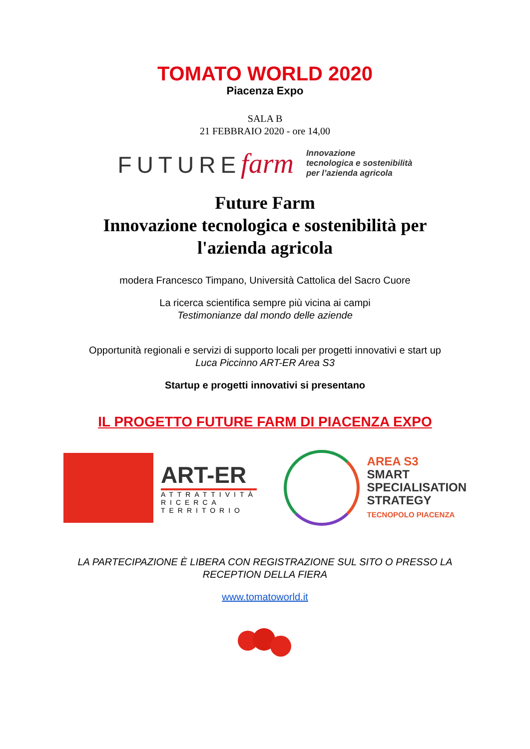TOMATO WORLD 2020
Piacenza Expo
SALA B
21 FEBBRAIO 2020 - ore 14,00
FUTUREfarm
Innovazione
tecnologica e sostenibilità
per l’azienda agricola
Future Farm
Innovazione tecnologica e sostenibilità per
l'azienda agricola
modera Francesco Timpano, Università Cattolica del Sacro Cuore
La ricerca scientifica sempre più vicina ai campi
Testimonianze dal mondo delle aziende
Opportunità regionali e servizi di supporto locali per progetti innovativi e start up
Luca Piccinno ART-ER Area S3
Startup e progetti innovativi si presentano
IL PROGETTO FUTURE FARM DI PIACENZA EXPO
ART-ER
ATTRATTIVITÀ
RICERCA
TERRITORIO
AREA S3
SMART
SPECIALISATION
STRATEGY
TECNOPOLO PIACENZA
LA PARTECIPAZIONE È LIBERA CON REGISTRAZIONE SUL SITO O PRESSO LA
RECEPTION DELLA FIERA
www.tomatoworld.it